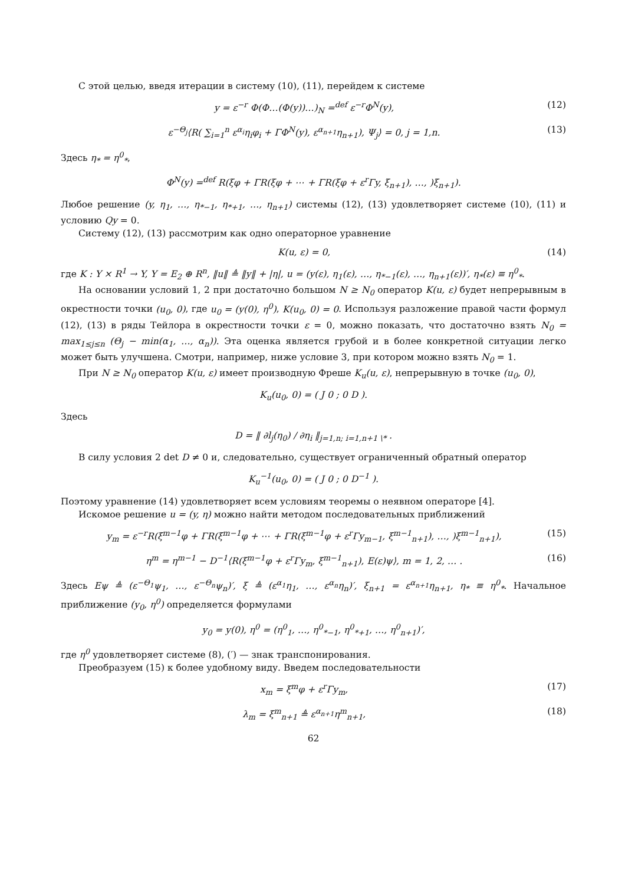С этой целью, введя итерации в систему (10), (11), перейдем к системе
y = ε<sup>−r</sup> Φ(Φ…(Φ(y))…)<sub>N</sub> =<sup>def</sup> ε<sup>−r</sup>Φ<sup>N</sup>(y), (12)
ε<sup>−Θ<sub>j</sub></sup>⟨R( ∑<sub>i=1</sub><sup>n</sup> ε<sup>α<sub>i</sub></sup>η<sub>i</sub>φ<sub>i</sub> + ΓΦ<sup>N</sup>(y), ε<sup>α<sub>n+1</sub></sup>η<sub>n+1</sub>), Ψ<sub>j</sub>⟩ = 0, j = 1,n. (13)
Здесь η<sub>*</sub> = η<sup>0</sup><sub>*</sub>,
Φ<sup>N</sup>(y) =<sup>def</sup> R(ξφ + ΓR(ξφ + ⋯ + ΓR(ξφ + ε<sup>r</sup>Γy, ξ<sub>n+1</sub>), …, )ξ<sub>n+1</sub>).
Любое решение (y, η<sub>1</sub>, …, η<sub>*−1</sub>, η<sub>*+1</sub>, …, η<sub>n+1</sub>) системы (12), (13) удовлетворяет системе (10), (11) и условию Qy = 0.
Систему (12), (13) рассмотрим как одно операторное уравнение
K(u, ε) = 0, (14)
где K : Y × R<sup>1</sup> → Y, Y = E<sub>2</sub> ⊕ R<sup>n</sup>, ‖u‖ ≜ ‖y‖ + |η|, u = (y(ε), η<sub>1</sub>(ε), …, η<sub>*−1</sub>(ε), …, η<sub>n+1</sub>(ε))′, η<sub>*</sub>(ε) ≡ η<sup>0</sup><sub>*</sub>.
На основании условий 1, 2 при достаточно большом N ≥ N<sub>0</sub> оператор K(u, ε) будет непрерывным в окрестности точки (u<sub>0</sub>, 0), где u<sub>0</sub> = (y(0), η<sup>0</sup>), K(u<sub>0</sub>, 0) = 0. Используя разложение правой части формул (12), (13) в ряды Тейлора в окрестности точки ε = 0, можно показать, что достаточно взять N<sub>0</sub> = max<sub>1≤j≤n</sub> (Θ<sub>j</sub> − min(α<sub>1</sub>, …, α<sub>n</sub>)). Эта оценка является грубой и в более конкретной ситуации легко может быть улучшена. Смотри, например, ниже условие 3, при котором можно взять N<sub>0</sub> = 1.
При N ≥ N<sub>0</sub> оператор K(u, ε) имеет производную Фреше K<sub>u</sub>(u, ε), непрерывную в точке (u<sub>0</sub>, 0),
K<sub>u</sub>(u<sub>0</sub>, 0) = ( J 0 ; 0 D ).
Здесь
D = ‖ ∂l<sub>j</sub>(η<sub>0</sub>) / ∂η<sub>i</sub> ‖<sub>j=1,n; i=1,n+1 \*</sub> .
В силу условия 2 det D ≠ 0 и, следовательно, существует ограниченный обратный оператор
K<sub>u</sub><sup>−1</sup>(u<sub>0</sub>, 0) = ( J 0 ; 0 D<sup>−1</sup> ).
Поэтому уравнение (14) удовлетворяет всем условиям теоремы о неявном операторе [4].
Искомое решение u = (y, η) можно найти методом последовательных приближений
y<sub>m</sub> = ε<sup>−r</sup>R(ξ<sup>m−1</sup>φ + ΓR(ξ<sup>m−1</sup>φ + ⋯ + ΓR(ξ<sup>m−1</sup>φ + ε<sup>r</sup>Γy<sub>m−1</sub>, ξ<sup>m−1</sup><sub>n+1</sub>), …, )ξ<sup>m−1</sup><sub>n+1</sub>), (15)
η<sup>m</sup> = η<sup>m−1</sup> − D<sup>−1</sup>⟨R(ξ<sup>m−1</sup>φ + ε<sup>r</sup>Γy<sub>m</sub>, ξ<sup>m−1</sup><sub>n+1</sub>), E(ε)ψ⟩, m = 1, 2, … . (16)
Здесь Eψ ≜ (ε<sup>−Θ<sub>1</sub></sup>ψ<sub>1</sub>, …, ε<sup>−Θ<sub>n</sub></sup>ψ<sub>n</sub>)′, ξ ≜ (ε<sup>α<sub>1</sub></sup>η<sub>1</sub>, …, ε<sup>α<sub>n</sub></sup>η<sub>n</sub>)′, ξ<sub>n+1</sub> = ε<sup>α<sub>n+1</sub></sup>η<sub>n+1</sub>, η<sub>*</sub> ≡ η<sup>0</sup><sub>*</sub>. Начальное приближение (y<sub>0</sub>, η<sup>0</sup>) определяется формулами
y<sub>0</sub> = y(0), η<sup>0</sup> = (η<sup>0</sup><sub>1</sub>, …, η<sup>0</sup><sub>*−1</sub>, η<sup>0</sup><sub>*+1</sub>, …, η<sup>0</sup><sub>n+1</sub>)′,
где η<sup>0</sup> удовлетворяет системе (8), (′) — знак транспонирования.
Преобразуем (15) к более удобному виду. Введем последовательности
x<sub>m</sub> = ξ<sup>m</sup>φ + ε<sup>r</sup>Γy<sub>m</sub>, (17)
λ<sub>m</sub> = ξ<sup>m</sup><sub>n+1</sub> ≜ ε<sup>α<sub>n+1</sub></sup>η<sup>m</sup><sub>n+1</sub>, (18)
62